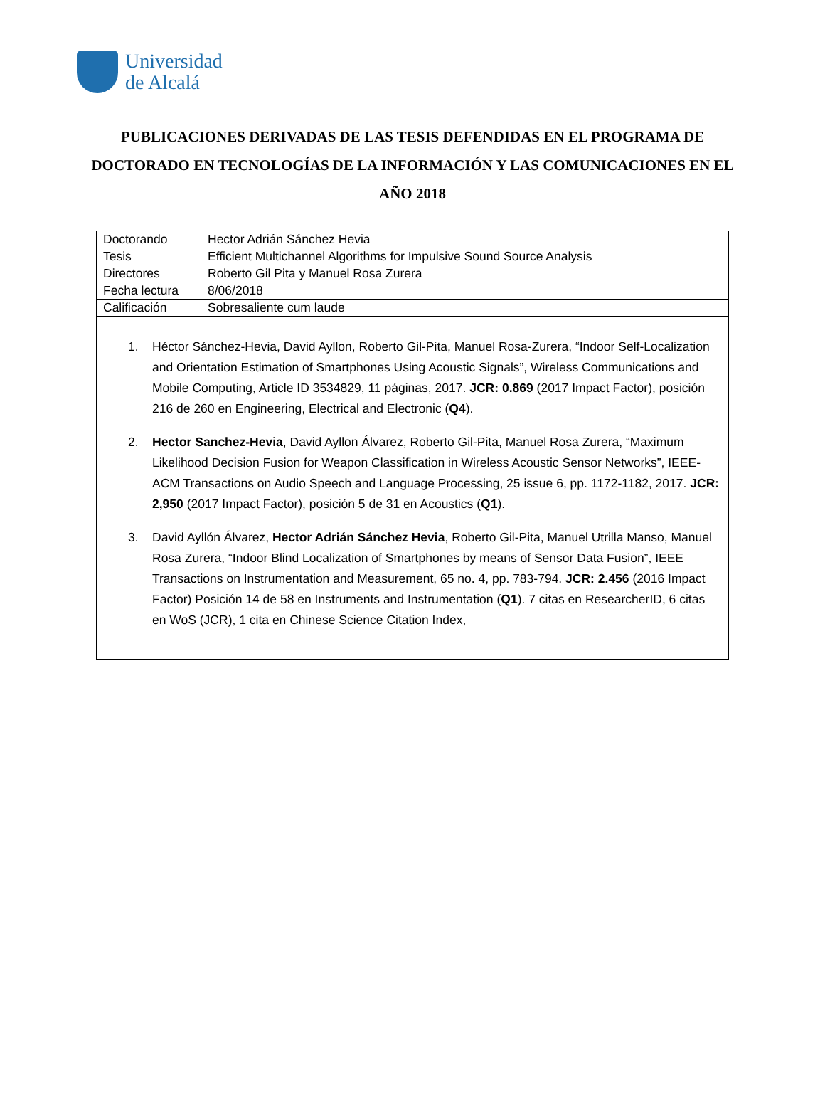Universidad
de Alcalá
PUBLICACIONES DERIVADAS DE LAS TESIS DEFENDIDAS EN EL PROGRAMA DE DOCTORADO EN TECNOLOGÍAS DE LA INFORMACIÓN Y LAS COMUNICACIONES EN EL AÑO 2018
| Doctorando | Hector Adrián Sánchez Hevia |
| Tesis | Efficient Multichannel Algorithms for Impulsive Sound Source Analysis |
| Directores | Roberto Gil Pita y Manuel Rosa Zurera |
| Fecha lectura | 8/06/2018 |
| Calificación | Sobresaliente cum laude |
1. Héctor Sánchez-Hevia, David Ayllon, Roberto Gil-Pita, Manuel Rosa-Zurera, “Indoor Self-Localization and Orientation Estimation of Smartphones Using Acoustic Signals”, Wireless Communications and Mobile Computing, Article ID 3534829, 11 páginas, 2017. JCR: 0.869 (2017 Impact Factor), posición 216 de 260 en Engineering, Electrical and Electronic (Q4).
2. Hector Sanchez-Hevia, David Ayllon Álvarez, Roberto Gil-Pita, Manuel Rosa Zurera, “Maximum Likelihood Decision Fusion for Weapon Classification in Wireless Acoustic Sensor Networks”, IEEE-ACM Transactions on Audio Speech and Language Processing, 25 issue 6, pp. 1172-1182, 2017. JCR: 2,950 (2017 Impact Factor), posición 5 de 31 en Acoustics (Q1).
3. David Ayllón Álvarez, Hector Adrián Sánchez Hevia, Roberto Gil-Pita, Manuel Utrilla Manso, Manuel Rosa Zurera, “Indoor Blind Localization of Smartphones by means of Sensor Data Fusion”, IEEE Transactions on Instrumentation and Measurement, 65 no. 4, pp. 783-794. JCR: 2.456 (2016 Impact Factor) Posición 14 de 58 en Instruments and Instrumentation (Q1). 7 citas en ResearcherID, 6 citas en WoS (JCR), 1 cita en Chinese Science Citation Index,